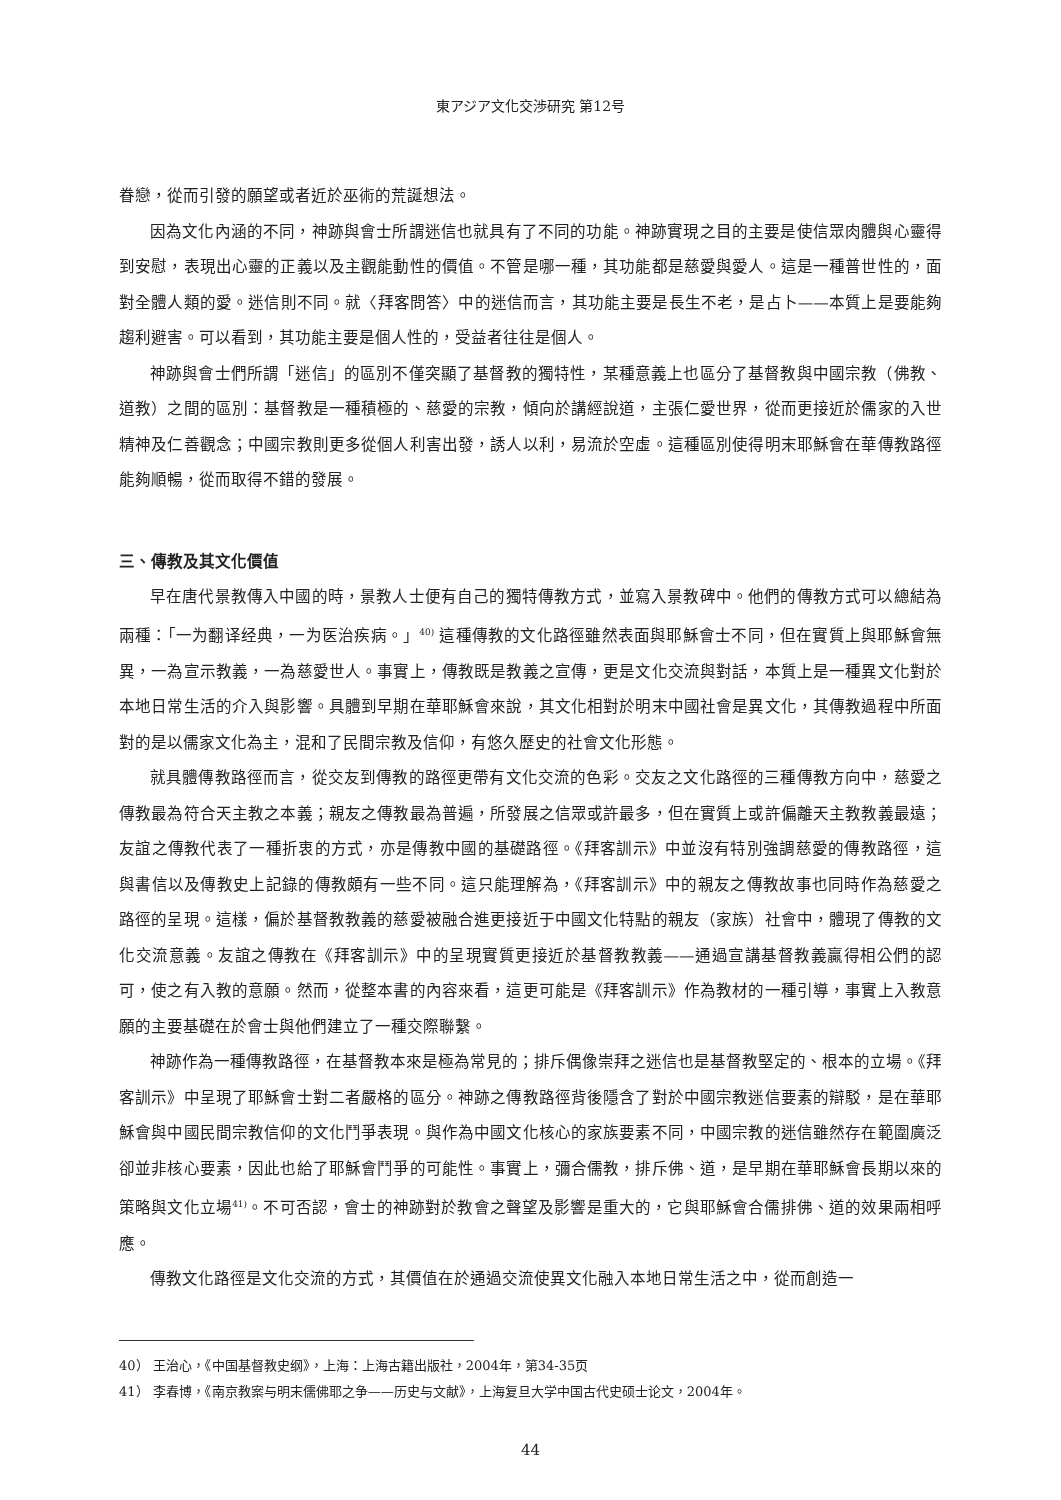東アジア文化交渉研究 第12号
眷戀，從而引發的願望或者近於巫術的荒誕想法。
因為文化內涵的不同，神跡與會士所謂迷信也就具有了不同的功能。神跡實現之目的主要是使信眾肉體與心靈得到安慰，表現出心靈的正義以及主觀能動性的價值。不管是哪一種，其功能都是慈愛與愛人。這是一種普世性的，面對全體人類的愛。迷信則不同。就〈拜客問答〉中的迷信而言，其功能主要是長生不老，是占卜——本質上是要能夠趨利避害。可以看到，其功能主要是個人性的，受益者往往是個人。
神跡與會士們所謂「迷信」的區別不僅突顯了基督教的獨特性，某種意義上也區分了基督教與中國宗教（佛教、道教）之間的區別：基督教是一種積極的、慈愛的宗教，傾向於講經說道，主張仁愛世界，從而更接近於儒家的入世精神及仁善觀念；中國宗教則更多從個人利害出發，誘人以利，易流於空虛。這種區別使得明末耶穌會在華傳教路徑能夠順暢，從而取得不錯的發展。
三、傳教及其文化價值
早在唐代景教傳入中國的時，景教人士便有自己的獨特傳教方式，並寫入景教碑中。他們的傳教方式可以總結為兩種：「一为翻译经典，一为医治疾病。」<sup>40)</sup> 這種傳教的文化路徑雖然表面與耶穌會士不同，但在實質上與耶穌會無異，一為宣示教義，一為慈愛世人。事實上，傳教既是教義之宣傳，更是文化交流與對話，本質上是一種異文化對於本地日常生活的介入與影響。具體到早期在華耶穌會來說，其文化相對於明末中國社會是異文化，其傳教過程中所面對的是以儒家文化為主，混和了民間宗教及信仰，有悠久歷史的社會文化形態。
就具體傳教路徑而言，從交友到傳教的路徑更帶有文化交流的色彩。交友之文化路徑的三種傳教方向中，慈愛之傳教最為符合天主教之本義；親友之傳教最為普遍，所發展之信眾或許最多，但在實質上或許偏離天主教教義最遠；友誼之傳教代表了一種折衷的方式，亦是傳教中國的基礎路徑。《拜客訓示》中並沒有特別強調慈愛的傳教路徑，這與書信以及傳教史上記錄的傳教頗有一些不同。這只能理解為，《拜客訓示》中的親友之傳教故事也同時作為慈愛之路徑的呈現。這樣，偏於基督教教義的慈愛被融合進更接近于中國文化特點的親友（家族）社會中，體現了傳教的文化交流意義。友誼之傳教在《拜客訓示》中的呈現實質更接近於基督教教義——通過宣講基督教義贏得相公們的認可，使之有入教的意願。然而，從整本書的內容來看，這更可能是《拜客訓示》作為教材的一種引導，事實上入教意願的主要基礎在於會士與他們建立了一種交際聯繫。
神跡作為一種傳教路徑，在基督教本來是極為常見的；排斥偶像崇拜之迷信也是基督教堅定的、根本的立場。《拜客訓示》中呈現了耶穌會士對二者嚴格的區分。神跡之傳教路徑背後隱含了對於中國宗教迷信要素的辯駁，是在華耶穌會與中國民間宗教信仰的文化鬥爭表現。與作為中國文化核心的家族要素不同，中國宗教的迷信雖然存在範圍廣泛卻並非核心要素，因此也給了耶穌會鬥爭的可能性。事實上，彌合儒教，排斥佛、道，是早期在華耶穌會長期以來的策略與文化立場<sup>41)</sup>。不可否認，會士的神跡對於教會之聲望及影響是重大的，它與耶穌會合儒排佛、道的效果兩相呼應。
傳教文化路徑是文化交流的方式，其價值在於通過交流使異文化融入本地日常生活之中，從而創造一
40） 王治心，《中国基督教史纲》，上海：上海古籍出版社，2004年，第34-35页
41） 李春博，《南京教案与明末儒佛耶之争——历史与文献》，上海复旦大学中国古代史硕士论文，2004年。
44